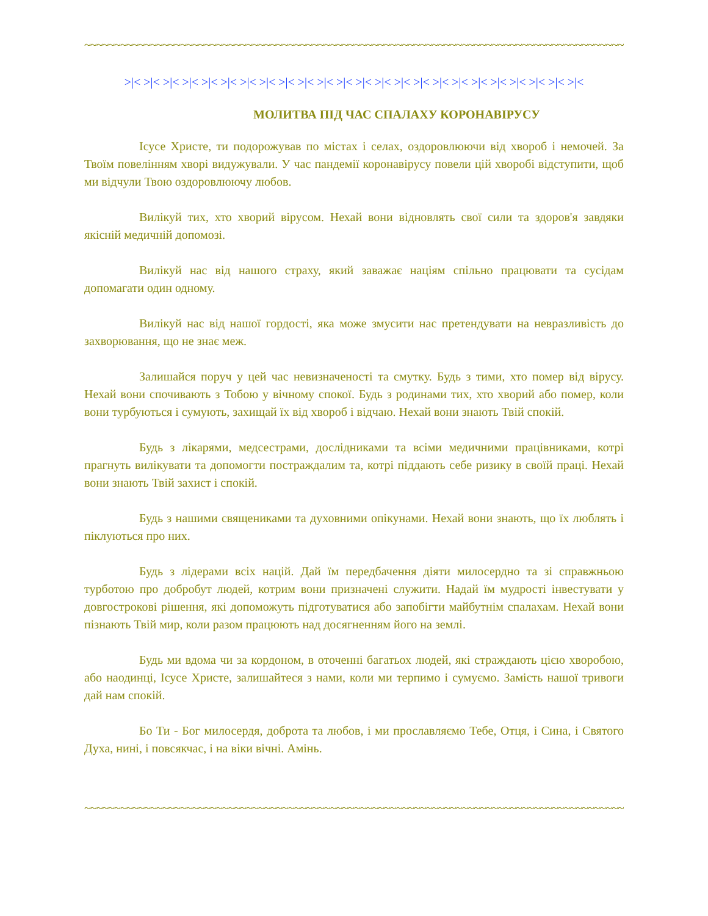~~~~~~~~~~~~~~~~~~~~~~~~~~~~~~~~~~~~~~~~~~~~~~~~~~~~~~~~~~~~~~~~~~~~~~~~~~~~~~~~~~~~~~~~~~~~~~~~~~~~~~~~~~
>|< >|< >|< >|< >|< >|< >|< >|< >|< >|< >|< >|< >|< >|< >|< >|< >|< >|< >|< >|< >|< >|< >|< >|<
МОЛИТВА ПІД ЧАС СПАЛАХУ КОРОНАВІРУСУ
Ісусе Христе, ти подорожував по містах і селах, оздоровлюючи від хвороб і немочей. За Твоїм повелінням хворі видужували. У час пандемії коронавірусу повели цій хворобі відступити, щоб ми відчули Твою оздоровлюючу любов.
Вилікуй тих, хто хворий вірусом. Нехай вони відновлять свої сили та здоров'я завдяки якісній медичній допомозі.
Вилікуй нас від нашого страху, який заважає націям спільно працювати та сусідам допомагати один одному.
Вилікуй нас від нашої гордості, яка може змусити нас претендувати на невразливість до захворювання, що не знає меж.
Залишайся поруч у цей час невизначеності та смутку. Будь з тими, хто помер від вірусу. Нехай вони спочивають з Тобою у вічному спокої. Будь з родинами тих, хто хворий або помер, коли вони турбуються і сумують, захищай їх від хвороб і відчаю. Нехай вони знають Твій спокій.
Будь з лікарями, медсестрами, дослідниками та всіми медичними працівниками, котрі прагнуть вилікувати та допомогти постраждалим та, котрі піддають себе ризику в своїй праці. Нехай вони знають Твій захист і спокій.
Будь з нашими священиками та духовними опікунами. Нехай вони знають, що їх люблять і піклуються про них.
Будь з лідерами всіх націй. Дай їм передбачення діяти милосердно та зі справжньою турботою про добробут людей, котрим вони призначені служити. Надай їм мудрості інвестувати у довгострокові рішення, які допоможуть підготуватися або запобігти майбутнім спалахам. Нехай вони пізнають Твій мир, коли разом працюють над досягненням його на землі.
Будь ми вдома чи за кордоном, в оточенні багатьох людей, які страждають цією хворобою, або наодинці, Ісусе Христе, залишайтеся з нами, коли ми терпимо і сумуємо. Замість нашої тривоги дай нам спокій.
Бо Ти - Бог милосердя, доброта та любов, і ми прославляємо Тебе, Отця, і Сина, і Святого Духа, нині, і повсякчас, і на віки вічні. Амінь.
~~~~~~~~~~~~~~~~~~~~~~~~~~~~~~~~~~~~~~~~~~~~~~~~~~~~~~~~~~~~~~~~~~~~~~~~~~~~~~~~~~~~~~~~~~~~~~~~~~~~~~~~~~